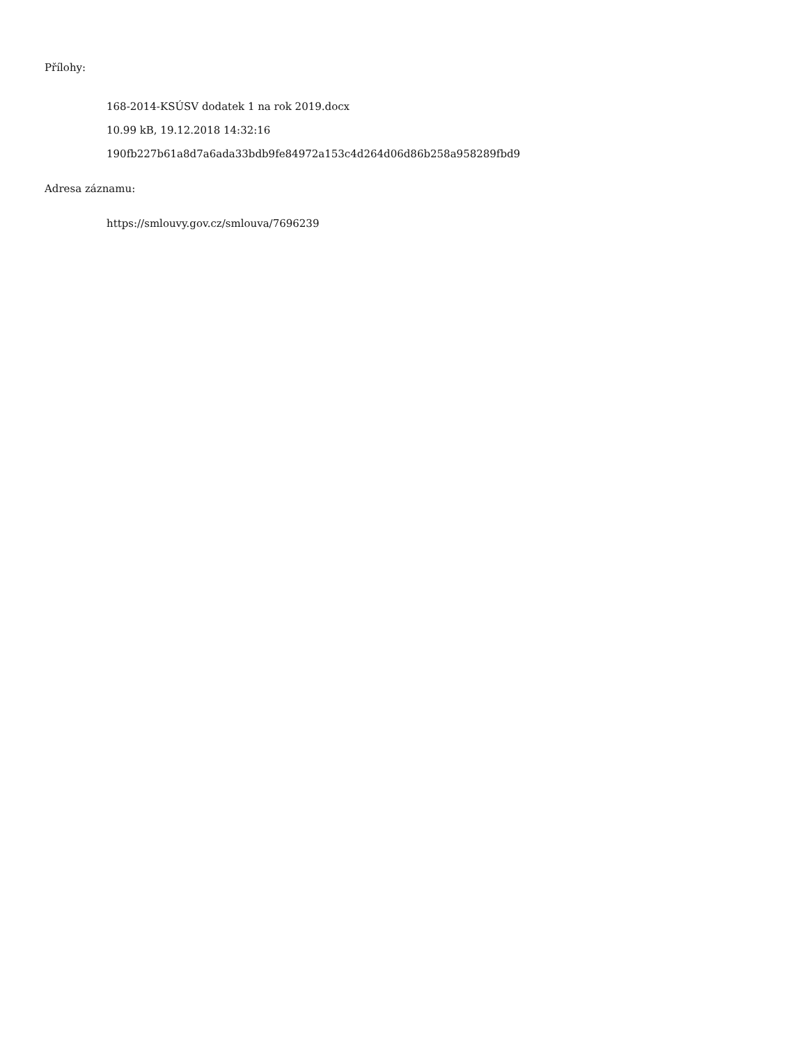Přílohy:
168-2014-KSÚSV dodatek 1 na rok 2019.docx
10.99 kB, 19.12.2018 14:32:16
190fb227b61a8d7a6ada33bdb9fe84972a153c4d264d06d86b258a958289fbd9
Adresa záznamu:
https://smlouvy.gov.cz/smlouva/7696239